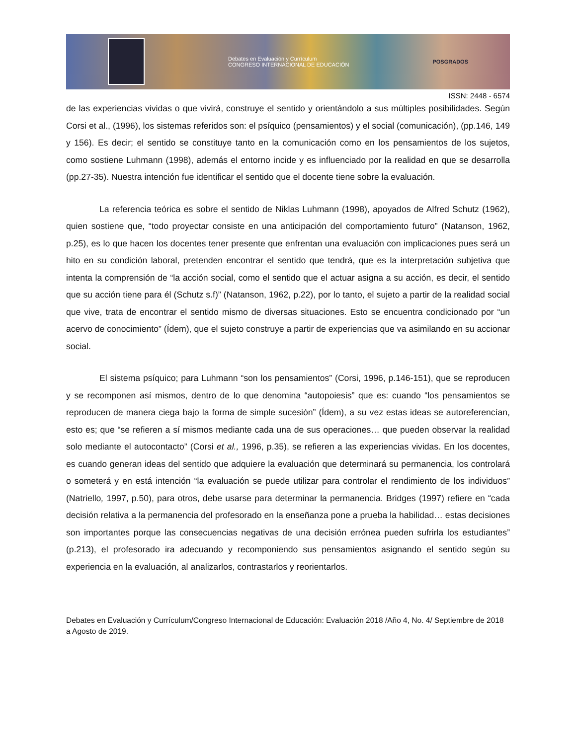Debates en Evaluación y Currículum
CONGRESO INTERNACIONAL DE EDUCACIÓN
POSGRADOS
ISSN: 2448 - 6574
de las experiencias vividas o que vivirá, construye el sentido y orientándolo a sus múltiples posibilidades. Según Corsi et al., (1996), los sistemas referidos son: el psíquico (pensamientos) y el social (comunicación), (pp.146, 149 y 156). Es decir; el sentido se constituye tanto en la comunicación como en los pensamientos de los sujetos, como sostiene Luhmann (1998), además el entorno incide y es influenciado por la realidad en que se desarrolla (pp.27-35). Nuestra intención fue identificar el sentido que el docente tiene sobre la evaluación.
La referencia teórica es sobre el sentido de Niklas Luhmann (1998), apoyados de Alfred Schutz (1962), quien sostiene que, “todo proyectar consiste en una anticipación del comportamiento futuro” (Natanson, 1962, p.25), es lo que hacen los docentes tener presente que enfrentan una evaluación con implicaciones pues será un hito en su condición laboral, pretenden encontrar el sentido que tendrá, que es la interpretación subjetiva que intenta la comprensión de “la acción social, como el sentido que el actuar asigna a su acción, es decir, el sentido que su acción tiene para él (Schutz s.f)” (Natanson, 1962, p.22), por lo tanto, el sujeto a partir de la realidad social que vive, trata de encontrar el sentido mismo de diversas situaciones. Esto se encuentra condicionado por “un acervo de conocimiento” (Ídem), que el sujeto construye a partir de experiencias que va asimilando en su accionar social.
El sistema psíquico; para Luhmann “son los pensamientos” (Corsi, 1996, p.146-151), que se reproducen y se recomponen así mismos, dentro de lo que denomina “autopoiesis” que es: cuando “los pensamientos se reproducen de manera ciega bajo la forma de simple sucesión” (Ídem), a su vez estas ideas se autoreferencían, esto es; que “se refieren a sí mismos mediante cada una de sus operaciones… que pueden observar la realidad solo mediante el autocontacto” (Corsi et al., 1996, p.35), se refieren a las experiencias vividas. En los docentes, es cuando generan ideas del sentido que adquiere la evaluación que determinará su permanencia, los controlará o someterá y en está intención “la evaluación se puede utilizar para controlar el rendimiento de los individuos” (Natriello, 1997, p.50), para otros, debe usarse para determinar la permanencia. Bridges (1997) refiere en “cada decisión relativa a la permanencia del profesorado en la enseñanza pone a prueba la habilidad… estas decisiones son importantes porque las consecuencias negativas de una decisión errónea pueden sufrirla los estudiantes” (p.213), el profesorado ira adecuando y recomponiendo sus pensamientos asignando el sentido según su experiencia en la evaluación, al analizarlos, contrastarlos y reorientarlos.
Debates en Evaluación y Currículum/Congreso Internacional de Educación: Evaluación 2018 /Año 4, No. 4/ Septiembre de 2018 a Agosto de 2019.